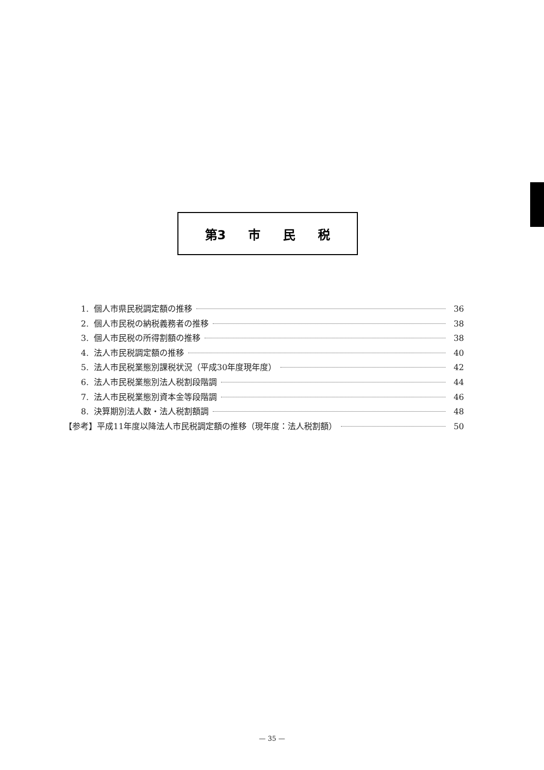第3 市 民 税
1. 個人市県民税調定額の推移 36
2. 個人市民税の納税義務者の推移 38
3. 個人市民税の所得割額の推移 38
4. 法人市民税調定額の推移 40
5. 法人市民税業態別課税状況（平成30年度現年度） 42
6. 法人市民税業態別法人税割段階調 44
7. 法人市民税業態別資本金等段階調 46
8. 決算期別法人数・法人税割額調 48
【参考】平成11年度以降法人市民税調定額の推移（現年度：法人税割額） 50
— 35 —